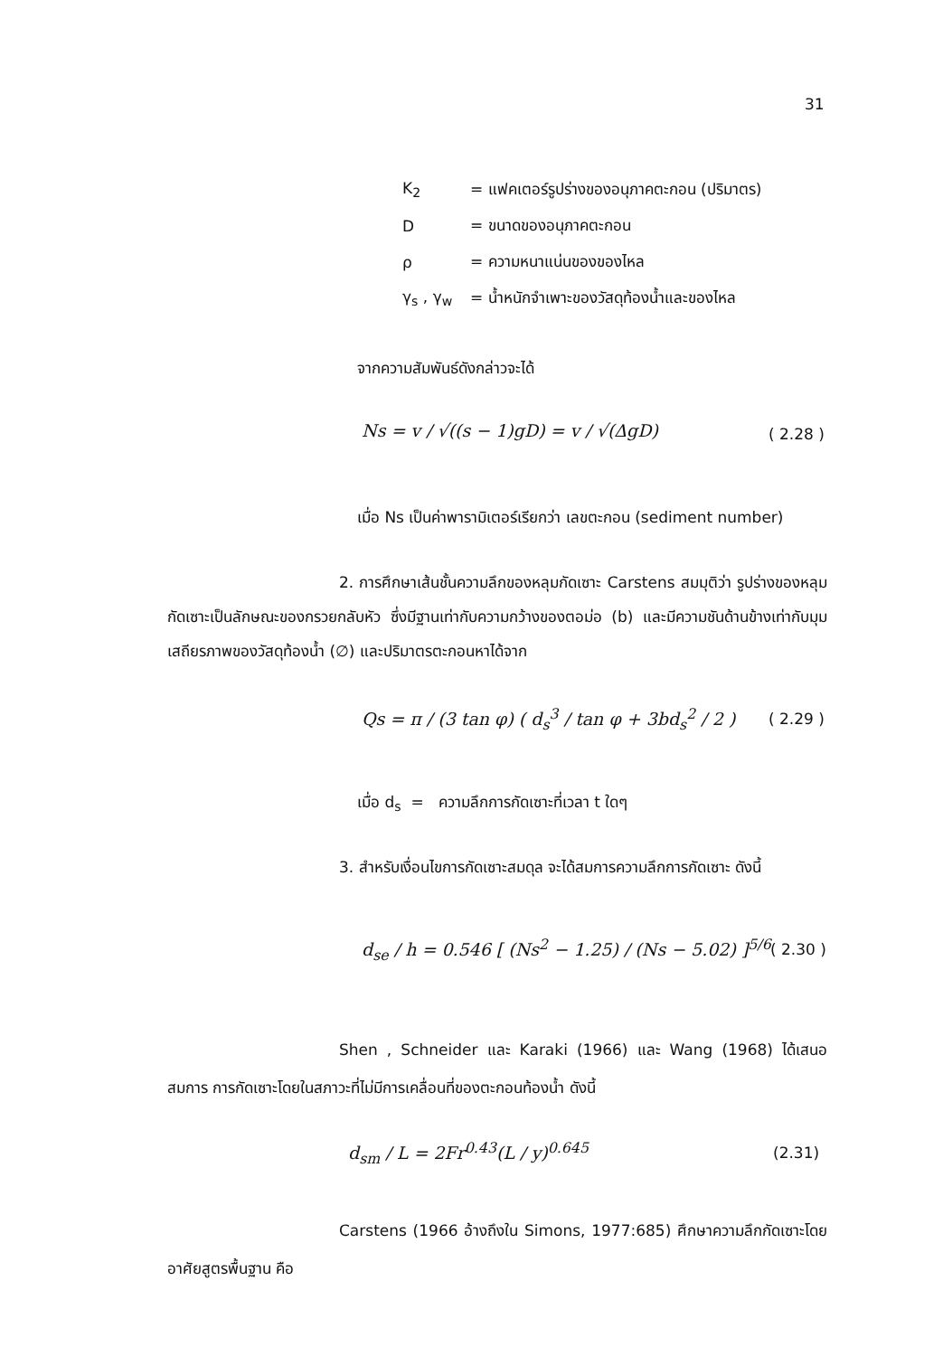31
K<sub>2</sub> = แฟคเตอร์รูปร่างของอนุภาคตะกอน (ปริมาตร)
D = ขนาดของอนุภาคตะกอน
ρ = ความหนาแน่นของของไหล
γ<sub>s</sub> , γ<sub>w</sub> = น้ำหนักจำเพาะของวัสดุท้องน้ำและของไหล
จากความสัมพันธ์ดังกล่าวจะได้
Ns = v / √((s − 1)gD) = v / √(ΔgD)
( 2.28 )
เมื่อ Ns เป็นค่าพารามิเตอร์เรียกว่า เลขตะกอน (sediment number)
2. การศึกษาเส้นชั้นความลึกของหลุมกัดเซาะ Carstens สมมุติว่า รูปร่างของหลุมกัดเซาะเป็นลักษณะของกรวยกลับหัว ซึ่งมีฐานเท่ากับความกว้างของตอม่อ (b) และมีความชันด้านข้างเท่ากับมุมเสถียรภาพของวัสดุท้องน้ำ (∅) และปริมาตรตะกอนหาได้จาก
Qs = π / (3 tan φ) ( d<sub>s</sub><sup>3</sup> / tan φ + 3bd<sub>s</sub><sup>2</sup> / 2 )
( 2.29 )
เมื่อ d<sub>s</sub> = ความลึกการกัดเซาะที่เวลา t ใดๆ
3. สำหรับเงื่อนไขการกัดเซาะสมดุล จะได้สมการความลึกการกัดเซาะ ดังนี้
d<sub>se</sub> / h = 0.546 [ (Ns<sup>2</sup> − 1.25) / (Ns − 5.02) ]<sup>5/6</sup>
( 2.30 )
Shen , Schneider และ Karaki (1966) และ Wang (1968) ได้เสนอสมการ การกัดเซาะโดยในสภาวะที่ไม่มีการเคลื่อนที่ของตะกอนท้องน้ำ ดังนี้
d<sub>sm</sub> / L = 2Fr<sup>0.43</sup>(L / y)<sup>0.645</sup> (2.31)
Carstens (1966 อ้างถึงใน Simons, 1977:685) ศึกษาความลึกกัดเซาะโดยอาศัยสูตรพื้นฐาน คือ